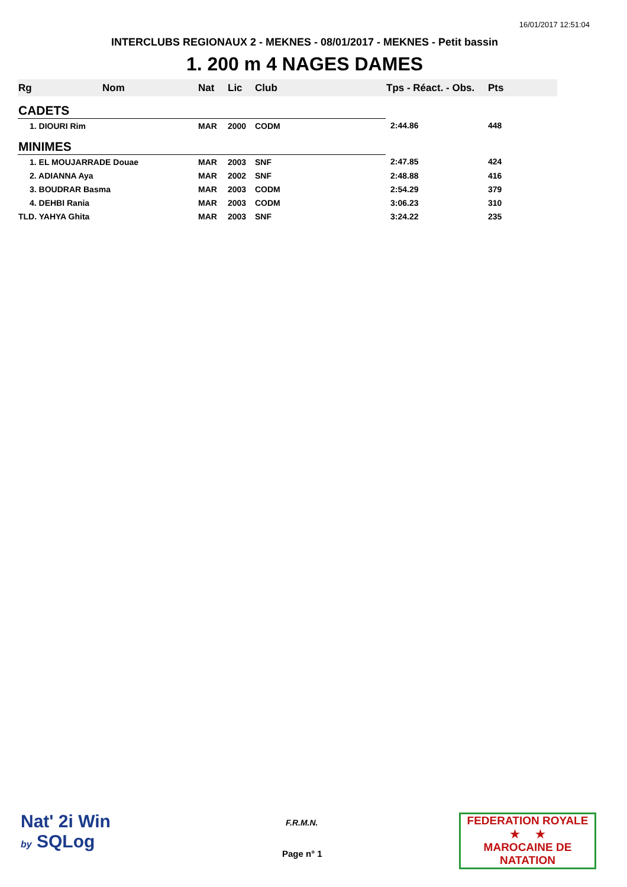16/01/2017 12:51:04
INTERCLUBS REGIONAUX 2 - MEKNES - 08/01/2017 - MEKNES - Petit bassin
1. 200 m 4 NAGES DAMES
| Rg | Nom | Nat | Lic | Club | Tps - Réact. - Obs. | Pts |
| --- | --- | --- | --- | --- | --- | --- |
| CADETS | | | | | | |
| 1. DIOURI Rim | | MAR | 2000 | CODM | 2:44.86 | 448 |
| MINIMES | | | | | | |
| 1. EL MOUJARRADE Douae | | MAR | 2003 | SNF | 2:47.85 | 424 |
| 2. ADIANNA Aya | | MAR | 2002 | SNF | 2:48.88 | 416 |
| 3. BOUDRAR Basma | | MAR | 2003 | CODM | 2:54.29 | 379 |
| 4. DEHBI Rania | | MAR | 2003 | CODM | 3:06.23 | 310 |
| TLD. YAHYA Ghita | | MAR | 2003 | SNF | 3:24.22 | 235 |
Nat' 2i Win
by SQLog
F.R.M.N.
Page n° 1
FEDERATION ROYALE
★ ★
MAROCAINE DE NATATION